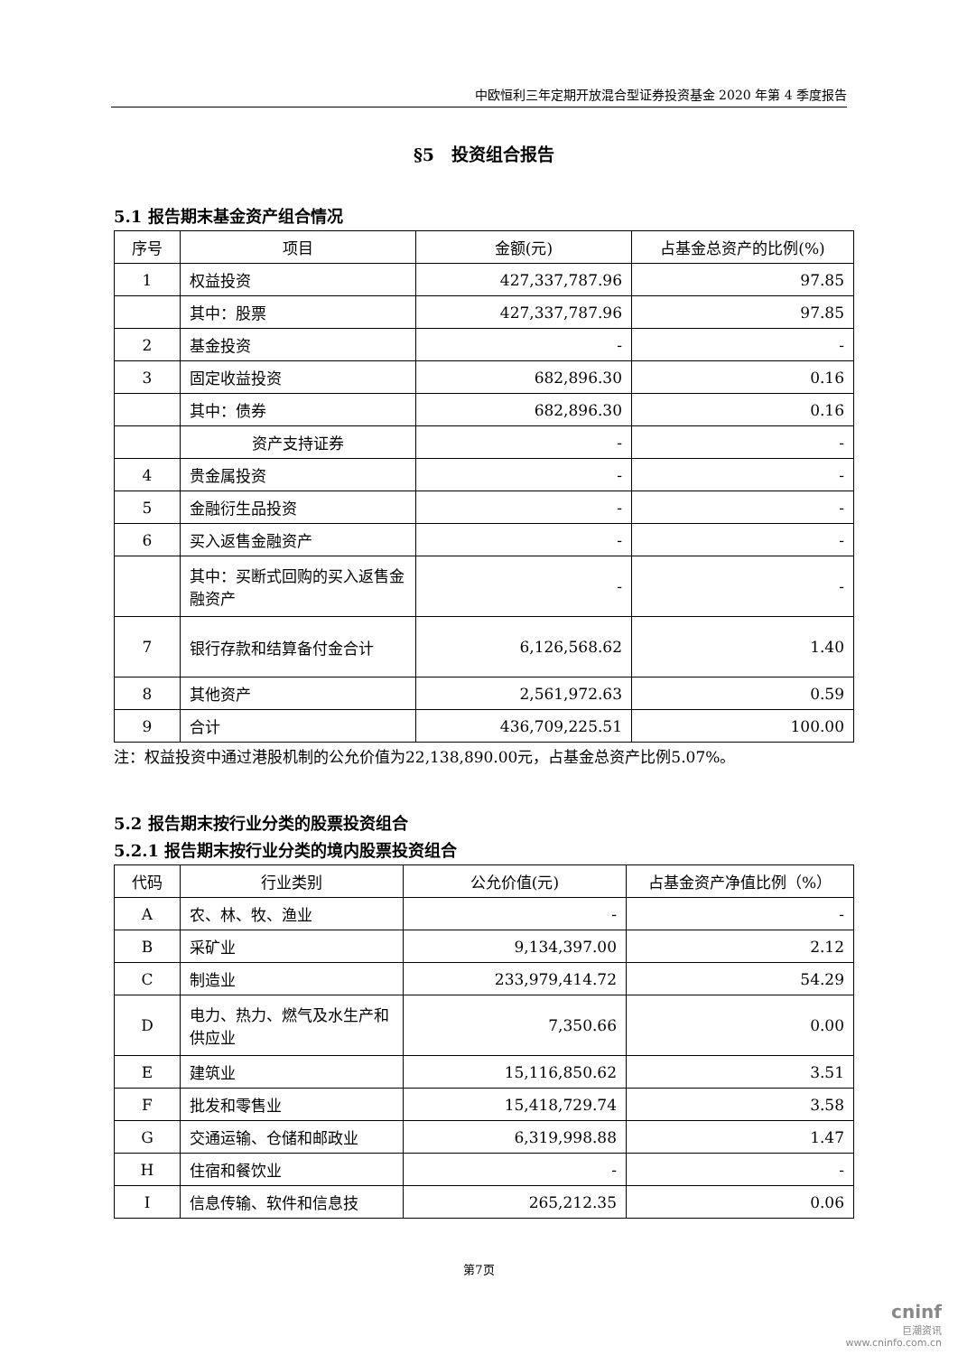中欧恒利三年定期开放混合型证券投资基金 2020 年第 4 季度报告
§5　投资组合报告
5.1 报告期末基金资产组合情况
| 序号 | 项目 | 金额(元) | 占基金总资产的比例(%) |
| --- | --- | --- | --- |
| 1 | 权益投资 | 427,337,787.96 | 97.85 |
| | 其中：股票 | 427,337,787.96 | 97.85 |
| 2 | 基金投资 | - | - |
| 3 | 固定收益投资 | 682,896.30 | 0.16 |
| | 其中：债券 | 682,896.30 | 0.16 |
| | 资产支持证券 | - | - |
| 4 | 贵金属投资 | - | - |
| 5 | 金融衍生品投资 | - | - |
| 6 | 买入返售金融资产 | - | - |
| | 其中：买断式回购的买入返售金融资产 | - | - |
| 7 | 银行存款和结算备付金合计 | 6,126,568.62 | 1.40 |
| 8 | 其他资产 | 2,561,972.63 | 0.59 |
| 9 | 合计 | 436,709,225.51 | 100.00 |
注：权益投资中通过港股机制的公允价值为22,138,890.00元，占基金总资产比例5.07%。
5.2 报告期末按行业分类的股票投资组合
5.2.1 报告期末按行业分类的境内股票投资组合
| 代码 | 行业类别 | 公允价值(元) | 占基金资产净值比例（%） |
| --- | --- | --- | --- |
| A | 农、林、牧、渔业 | - | - |
| B | 采矿业 | 9,134,397.00 | 2.12 |
| C | 制造业 | 233,979,414.72 | 54.29 |
| D | 电力、热力、燃气及水生产和供应业 | 7,350.66 | 0.00 |
| E | 建筑业 | 15,116,850.62 | 3.51 |
| F | 批发和零售业 | 15,418,729.74 | 3.58 |
| G | 交通运输、仓储和邮政业 | 6,319,998.88 | 1.47 |
| H | 住宿和餐饮业 | - | - |
| I | 信息传输、软件和信息技 | 265,212.35 | 0.06 |
第7页
cninf
巨潮资讯
www.cninfo.com.cn